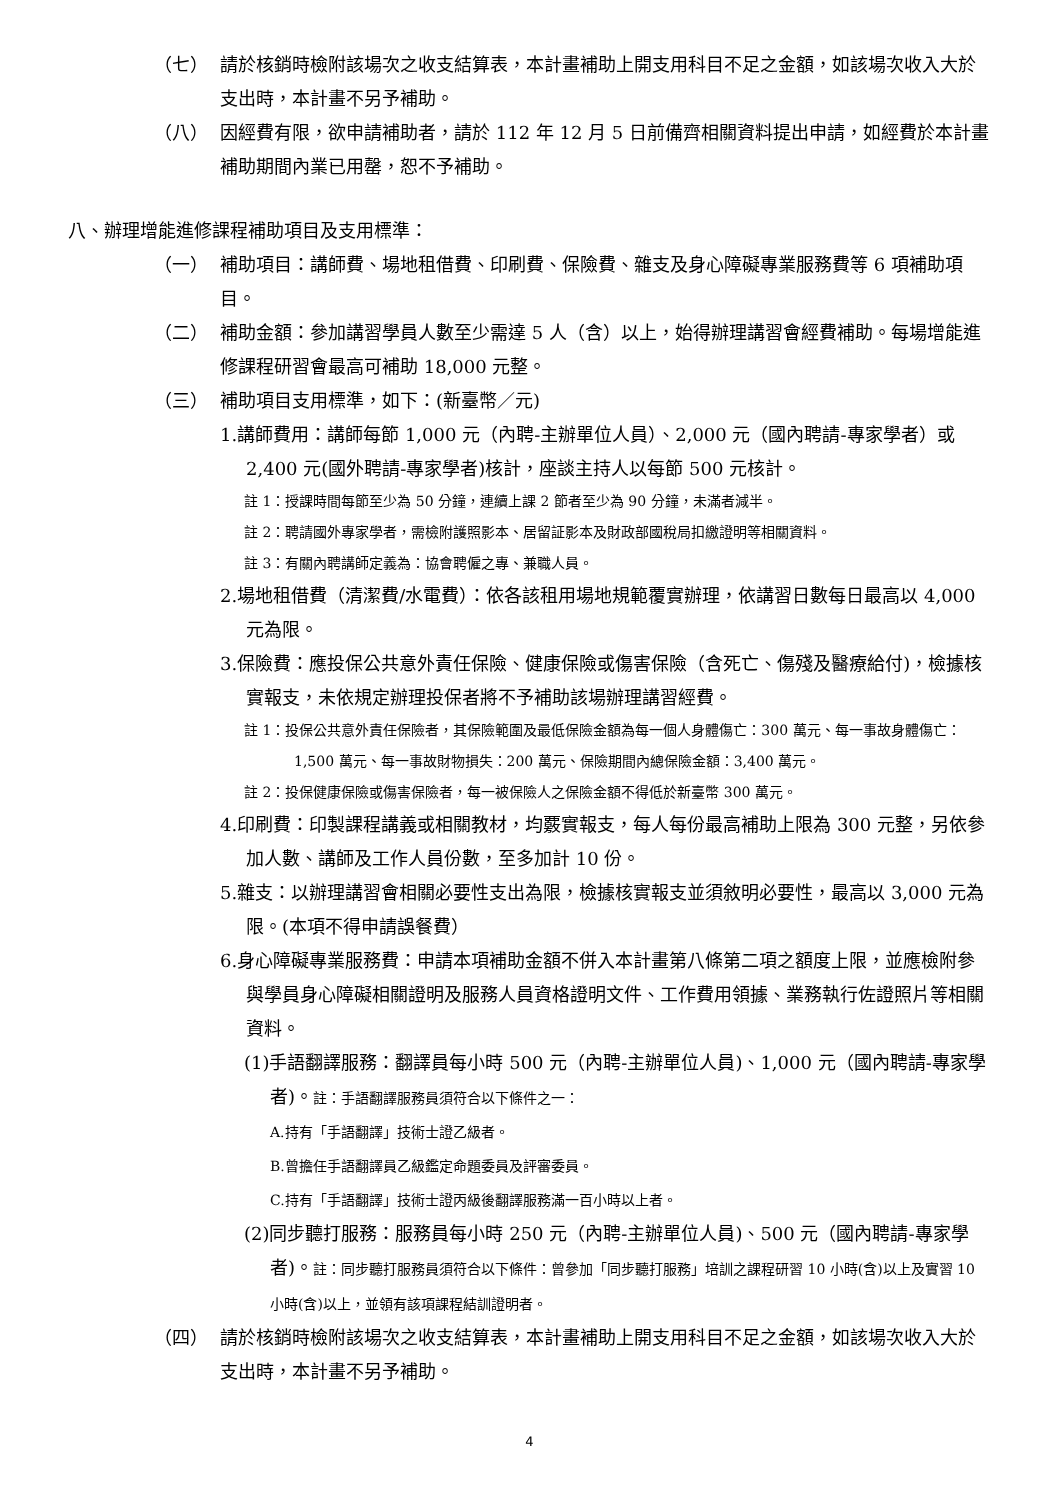（七） 請於核銷時檢附該場次之收支結算表，本計畫補助上開支用科目不足之金額，如該場次收入大於支出時，本計畫不另予補助。
（八） 因經費有限，欲申請補助者，請於 112 年 12 月 5 日前備齊相關資料提出申請，如經費於本計畫補助期間內業已用罄，恕不予補助。
八、辦理增能進修課程補助項目及支用標準：
（一） 補助項目：講師費、場地租借費、印刷費、保險費、雜支及身心障礙專業服務費等 6 項補助項目。
（二） 補助金額：參加講習學員人數至少需達 5 人（含）以上，始得辦理講習會經費補助。每場增能進修課程研習會最高可補助 18,000 元整。
（三） 補助項目支用標準，如下：(新臺幣／元)
1.講師費用：講師每節 1,000 元（內聘-主辦單位人員）、2,000 元（國內聘請-專家學者）或 2,400 元(國外聘請-專家學者)核計，座談主持人以每節 500 元核計。
註 1：授課時間每節至少為 50 分鐘，連續上課 2 節者至少為 90 分鐘，未滿者減半。
註 2：聘請國外專家學者，需檢附護照影本、居留証影本及財政部國稅局扣繳證明等相關資料。
註 3：有關內聘講師定義為：協會聘僱之專、兼職人員。
2.場地租借費（清潔費/水電費）：依各該租用場地規範覆實辦理，依講習日數每日最高以 4,000 元為限。
3.保險費：應投保公共意外責任保險、健康保險或傷害保險（含死亡、傷殘及醫療給付)，檢據核實報支，未依規定辦理投保者將不予補助該場辦理講習經費。
註 1：投保公共意外責任保險者，其保險範圍及最低保險金額為每一個人身體傷亡：300 萬元、每一事故身體傷亡：1,500 萬元、每一事故財物損失：200 萬元、保險期間內總保險金額：3,400 萬元。
註 2：投保健康保險或傷害保險者，每一被保險人之保險金額不得低於新臺幣 300 萬元。
4.印刷費：印製課程講義或相關教材，均覈實報支，每人每份最高補助上限為 300 元整，另依參加人數、講師及工作人員份數，至多加計 10 份。
5.雜支：以辦理講習會相關必要性支出為限，檢據核實報支並須敘明必要性，最高以 3,000 元為限。(本項不得申請誤餐費）
6.身心障礙專業服務費：申請本項補助金額不併入本計畫第八條第二項之額度上限，並應檢附參與學員身心障礙相關證明及服務人員資格證明文件、工作費用領據、業務執行佐證照片等相關資料。
(1)手語翻譯服務：翻譯員每小時 500 元（內聘-主辦單位人員)、1,000 元（國內聘請-專家學者)。註：手語翻譯服務員須符合以下條件之一：
A.持有「手語翻譯」技術士證乙級者。
B.曾擔任手語翻譯員乙級鑑定命題委員及評審委員。
C.持有「手語翻譯」技術士證丙級後翻譯服務滿一百小時以上者。
(2)同步聽打服務：服務員每小時 250 元（內聘-主辦單位人員)、500 元（國內聘請-專家學者)。註：同步聽打服務員須符合以下條件：曾參加「同步聽打服務」培訓之課程研習 10 小時(含)以上及實習 10 小時(含)以上，並領有該項課程結訓證明者。
（四） 請於核銷時檢附該場次之收支結算表，本計畫補助上開支用科目不足之金額，如該場次收入大於支出時，本計畫不另予補助。
4